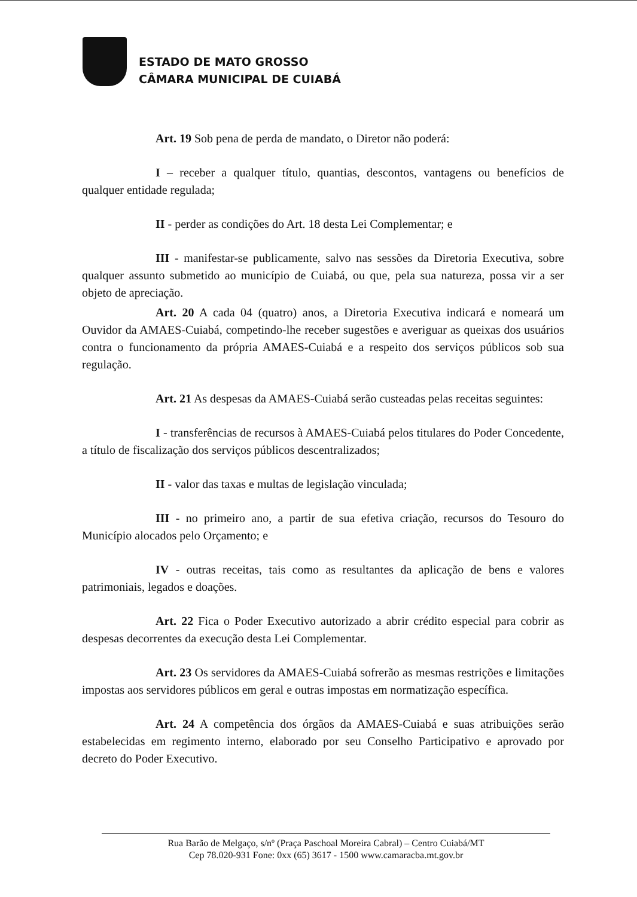ESTADO DE MATO GROSSO
CÂMARA MUNICIPAL DE CUIABÁ
Art. 19 Sob pena de perda de mandato, o Diretor não poderá:
I – receber a qualquer título, quantias, descontos, vantagens ou benefícios de qualquer entidade regulada;
II - perder as condições do Art. 18 desta Lei Complementar; e
III - manifestar-se publicamente, salvo nas sessões da Diretoria Executiva, sobre qualquer assunto submetido ao município de Cuiabá, ou que, pela sua natureza, possa vir a ser objeto de apreciação.
Art. 20 A cada 04 (quatro) anos, a Diretoria Executiva indicará e nomeará um Ouvidor da AMAES-Cuiabá, competindo-lhe receber sugestões e averiguar as queixas dos usuários contra o funcionamento da própria AMAES-Cuiabá e a respeito dos serviços públicos sob sua regulação.
Art. 21 As despesas da AMAES-Cuiabá serão custeadas pelas receitas seguintes:
I - transferências de recursos à AMAES-Cuiabá pelos titulares do Poder Concedente, a título de fiscalização dos serviços públicos descentralizados;
II - valor das taxas e multas de legislação vinculada;
III - no primeiro ano, a partir de sua efetiva criação, recursos do Tesouro do Município alocados pelo Orçamento; e
IV - outras receitas, tais como as resultantes da aplicação de bens e valores patrimoniais, legados e doações.
Art. 22 Fica o Poder Executivo autorizado a abrir crédito especial para cobrir as despesas decorrentes da execução desta Lei Complementar.
Art. 23 Os servidores da AMAES-Cuiabá sofrerão as mesmas restrições e limitações impostas aos servidores públicos em geral e outras impostas em normatização específica.
Art. 24 A competência dos órgãos da AMAES-Cuiabá e suas atribuições serão estabelecidas em regimento interno, elaborado por seu Conselho Participativo e aprovado por decreto do Poder Executivo.
Rua Barão de Melgaço, s/nº (Praça Paschoal Moreira Cabral) – Centro Cuiabá/MT
Cep 78.020-931 Fone: 0xx (65) 3617 - 1500 www.camaracba.mt.gov.br